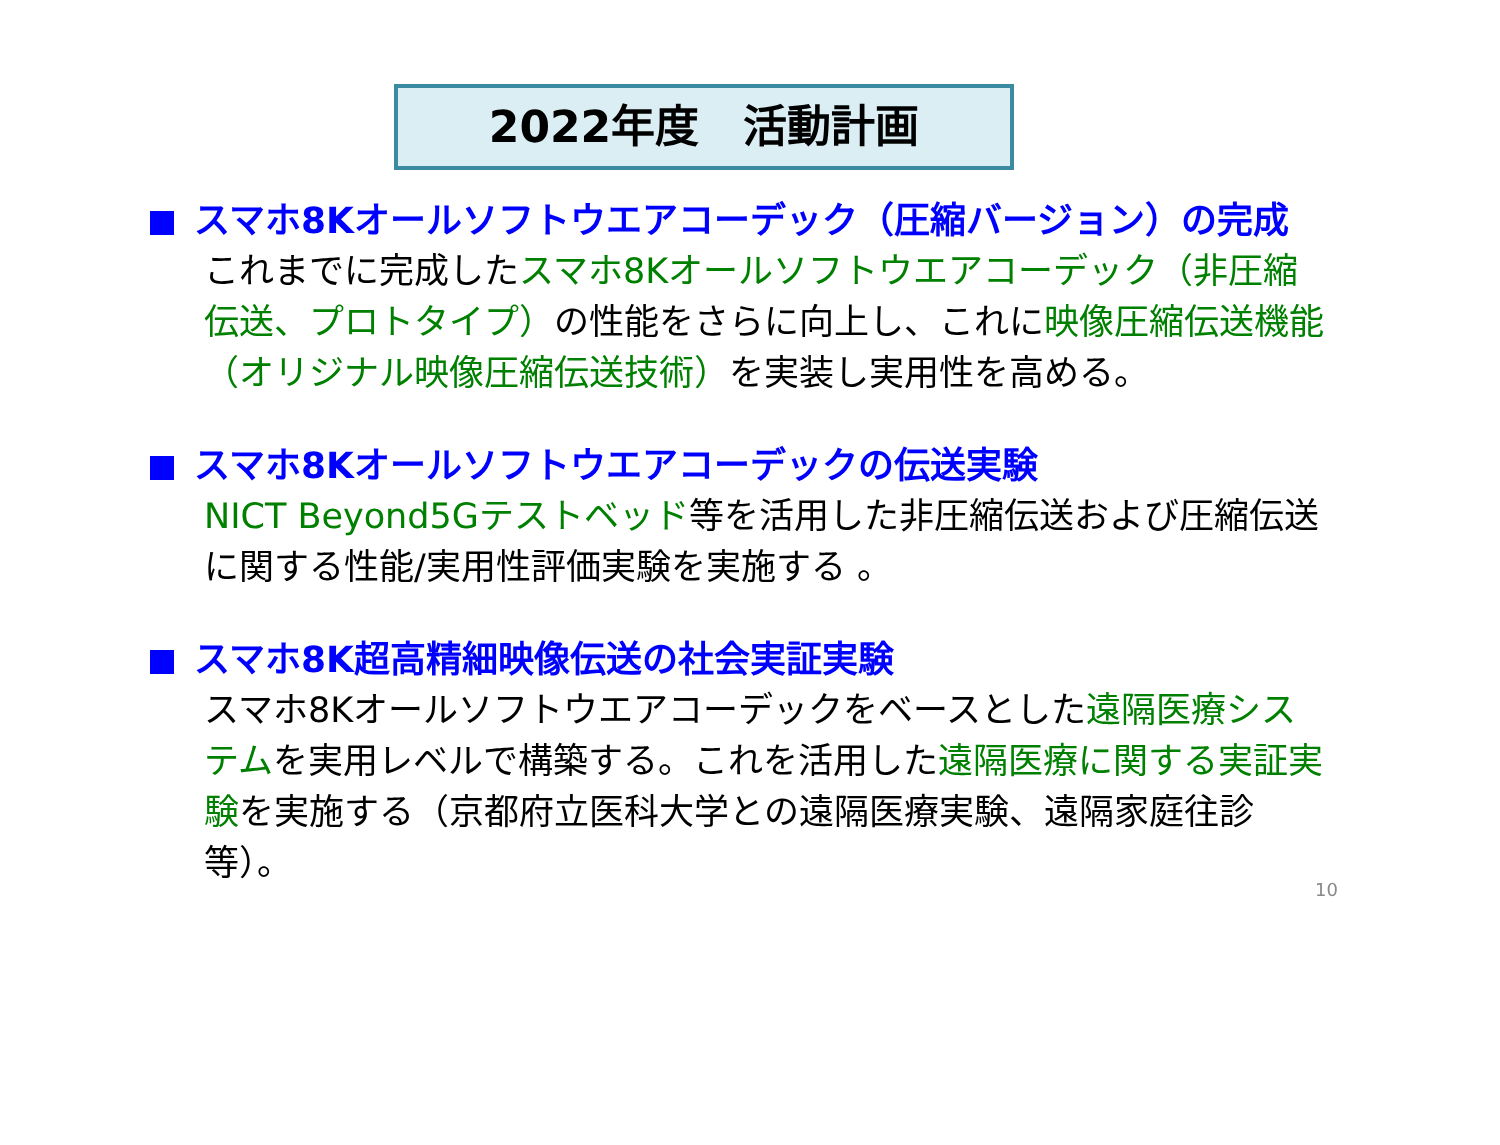2022年度　活動計画
スマホ8Kオールソフトウエアコーデック（圧縮バージョン）の完成
これまでに完成したスマホ8Kオールソフトウエアコーデック（非圧縮伝送、プロトタイプ）の性能をさらに向上し、これに映像圧縮伝送機能（オリジナル映像圧縮伝送技術）を実装し実用性を高める。
スマホ8Kオールソフトウエアコーデックの伝送実験
NICT Beyond5Gテストベッド等を活用した非圧縮伝送および圧縮伝送に関する性能/実用性評価実験を実施する 。
スマホ8K超高精細映像伝送の社会実証実験
スマホ8Kオールソフトウエアコーデックをベースとした遠隔医療システムを実用レベルで構築する。これを活用した遠隔医療に関する実証実験を実施する（京都府立医科大学との遠隔医療実験、遠隔家庭往診等）。
10